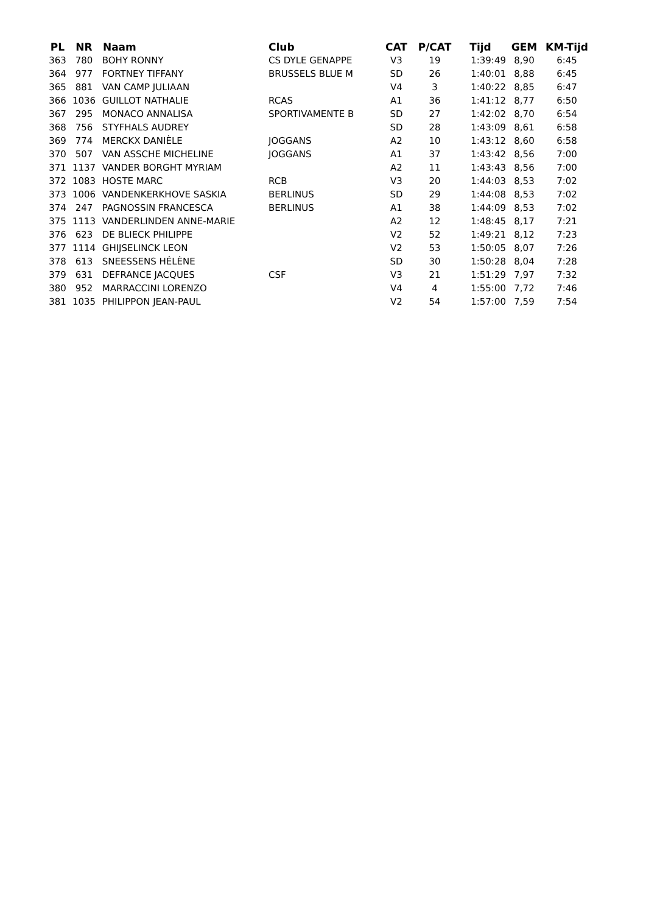| PL | NR | Naam | Club | CAT | P/CAT | Tijd | GEM | KM-Tijd |
| --- | --- | --- | --- | --- | --- | --- | --- | --- |
| 363 | 780 | BOHY RONNY | CS DYLE GENAPPE | V3 | 19 | 1:39:49 | 8,90 | 6:45 |
| 364 | 977 | FORTNEY TIFFANY | BRUSSELS BLUE M | SD | 26 | 1:40:01 | 8,88 | 6:45 |
| 365 | 881 | VAN CAMP JULIAAN | | V4 | 3 | 1:40:22 | 8,85 | 6:47 |
| 366 | 1036 | GUILLOT NATHALIE | RCAS | A1 | 36 | 1:41:12 | 8,77 | 6:50 |
| 367 | 295 | MONACO ANNALISA | SPORTIVAMENTE B | SD | 27 | 1:42:02 | 8,70 | 6:54 |
| 368 | 756 | STYFHALS AUDREY | | SD | 28 | 1:43:09 | 8,61 | 6:58 |
| 369 | 774 | MERCKX DANIÈLE | JOGGANS | A2 | 10 | 1:43:12 | 8,60 | 6:58 |
| 370 | 507 | VAN ASSCHE MICHELINE | JOGGANS | A1 | 37 | 1:43:42 | 8,56 | 7:00 |
| 371 | 1137 | VANDER BORGHT MYRIAM | | A2 | 11 | 1:43:43 | 8,56 | 7:00 |
| 372 | 1083 | HOSTE MARC | RCB | V3 | 20 | 1:44:03 | 8,53 | 7:02 |
| 373 | 1006 | VANDENKERKHOVE SASKIA | BERLINUS | SD | 29 | 1:44:08 | 8,53 | 7:02 |
| 374 | 247 | PAGNOSSIN FRANCESCA | BERLINUS | A1 | 38 | 1:44:09 | 8,53 | 7:02 |
| 375 | 1113 | VANDERLINDEN ANNE-MARIE | | A2 | 12 | 1:48:45 | 8,17 | 7:21 |
| 376 | 623 | DE BLIECK PHILIPPE | | V2 | 52 | 1:49:21 | 8,12 | 7:23 |
| 377 | 1114 | GHIJSELINCK LEON | | V2 | 53 | 1:50:05 | 8,07 | 7:26 |
| 378 | 613 | SNEESSENS HÉLÈNE | | SD | 30 | 1:50:28 | 8,04 | 7:28 |
| 379 | 631 | DEFRANCE JACQUES | CSF | V3 | 21 | 1:51:29 | 7,97 | 7:32 |
| 380 | 952 | MARRACCINI LORENZO | | V4 | 4 | 1:55:00 | 7,72 | 7:46 |
| 381 | 1035 | PHILIPPON JEAN-PAUL | | V2 | 54 | 1:57:00 | 7,59 | 7:54 |